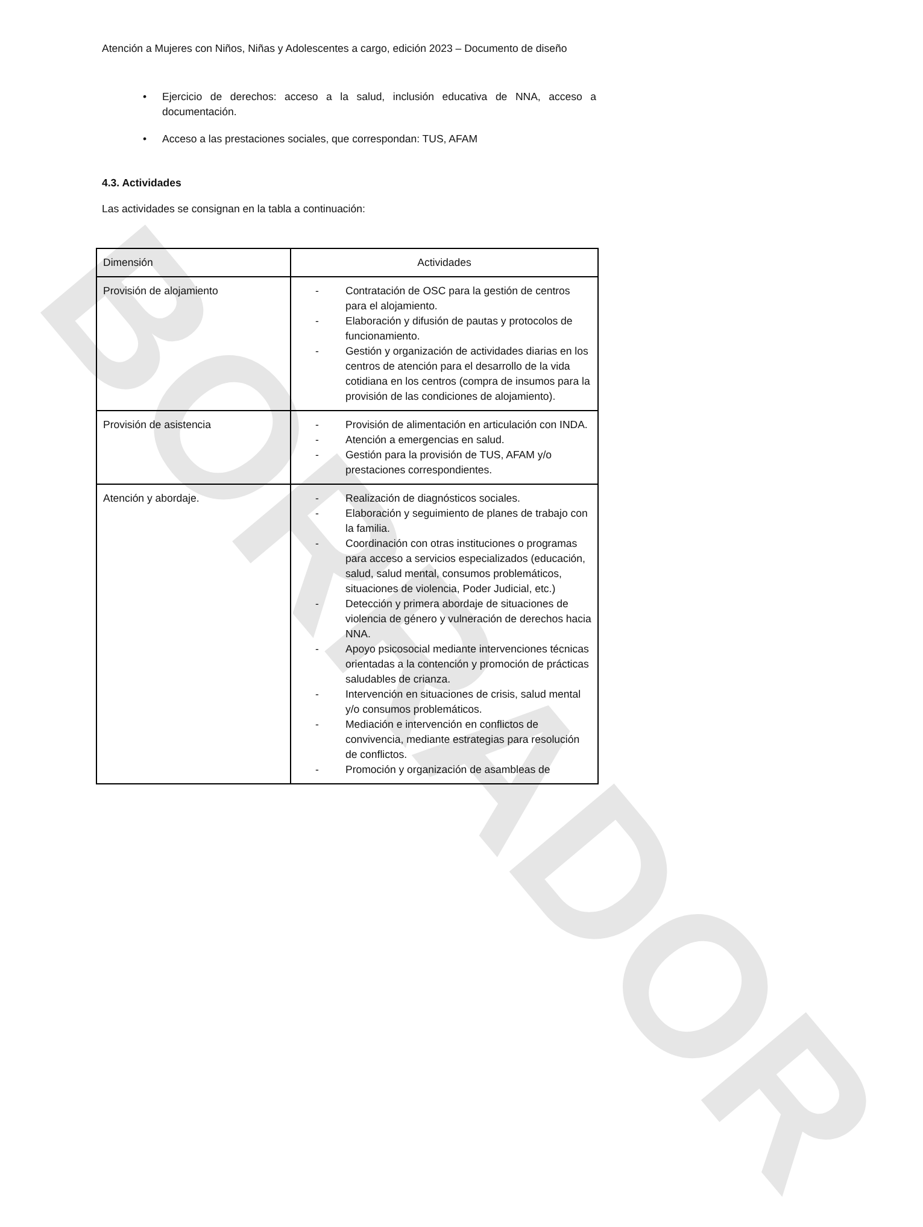BORRADOR
Atención a Mujeres con Niños, Niñas y Adolescentes a cargo, edición 2023 – Documento de diseño
• Ejercicio de derechos: acceso a la salud, inclusión educativa de NNA, acceso a documentación.
• Acceso a las prestaciones sociales, que correspondan: TUS, AFAM
4.3. Actividades
Las actividades se consignan en la tabla a continuación:
| Dimensión | Actividades |
| Provisión de alojamiento | - Contratación de OSC para la gestión de centros para el alojamiento. - Elaboración y difusión de pautas y protocolos de funcionamiento. - Gestión y organización de actividades diarias en los centros de atención para el desarrollo de la vida cotidiana en los centros (compra de insumos para la provisión de las condiciones de alojamiento). |
| Provisión de asistencia | - Provisión de alimentación en articulación con INDA. - Atención a emergencias en salud. - Gestión para la provisión de TUS, AFAM y/o prestaciones correspondientes. |
| Atención y abordaje. | - Realización de diagnósticos sociales. - Elaboración y seguimiento de planes de trabajo con la familia. - Coordinación con otras instituciones o programas para acceso a servicios especializados (educación, salud, salud mental, consumos problemáticos, situaciones de violencia, Poder Judicial, etc.) - Detección y primera abordaje de situaciones de violencia de género y vulneración de derechos hacia NNA. - Apoyo psicosocial mediante intervenciones técnicas orientadas a la contención y promoción de prácticas saludables de crianza. - Intervención en situaciones de crisis, salud mental y/o consumos problemáticos. - Mediación e intervención en conflictos de convivencia, mediante estrategias para resolución de conflictos. - Promoción y organización de asambleas de |